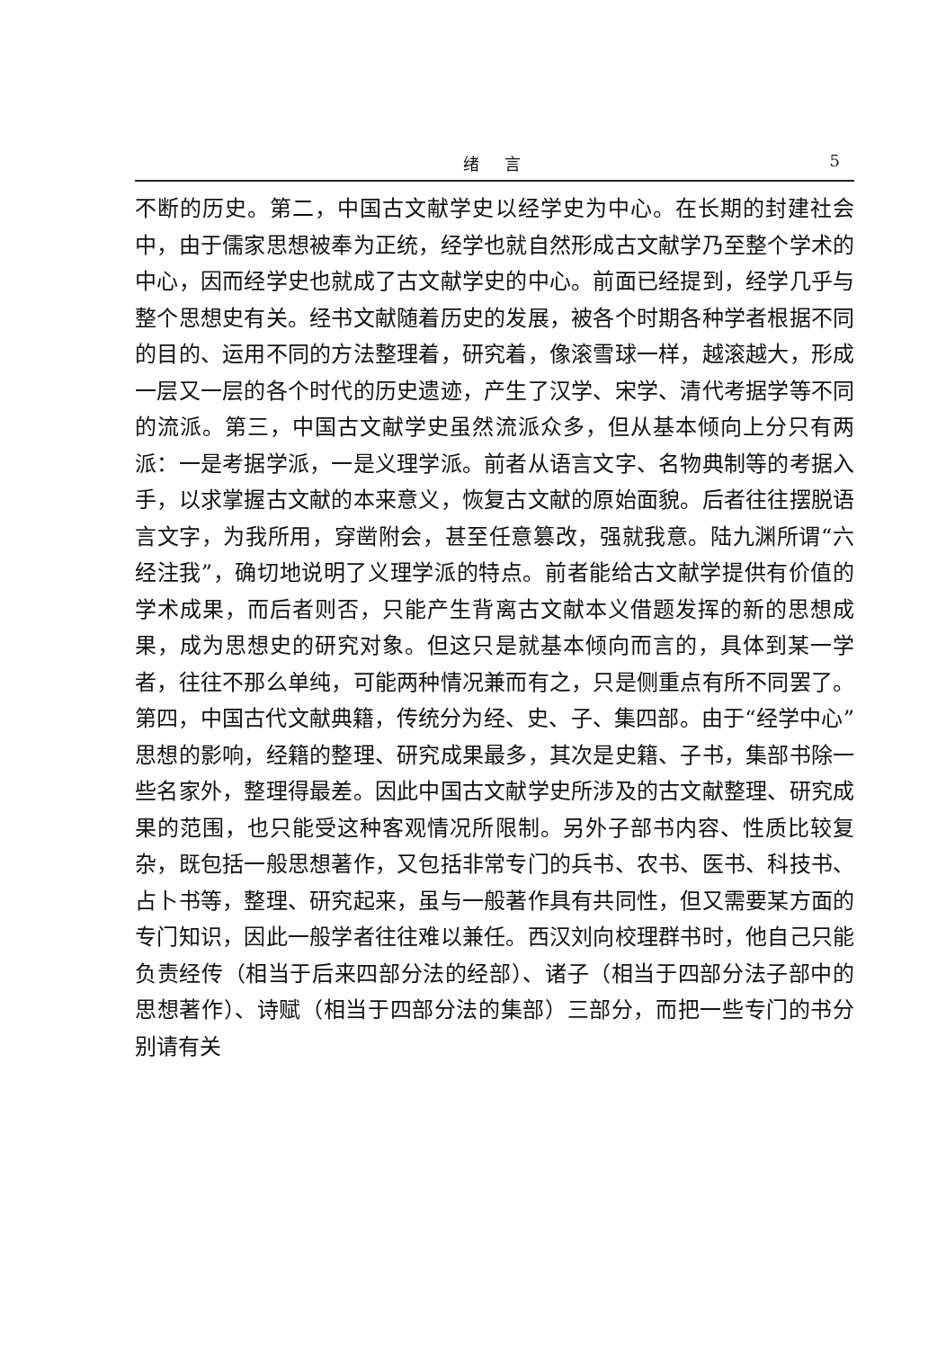绪言 5
不断的历史。第二，中国古文献学史以经学史为中心。在长期的封建社会中，由于儒家思想被奉为正统，经学也就自然形成古文献学乃至整个学术的中心，因而经学史也就成了古文献学史的中心。前面已经提到，经学几乎与整个思想史有关。经书文献随着历史的发展，被各个时期各种学者根据不同的目的、运用不同的方法整理着，研究着，像滚雪球一样，越滚越大，形成一层又一层的各个时代的历史遗迹，产生了汉学、宋学、清代考据学等不同的流派。第三，中国古文献学史虽然流派众多，但从基本倾向上分只有两派：一是考据学派，一是义理学派。前者从语言文字、名物典制等的考据入手，以求掌握古文献的本来意义，恢复古文献的原始面貌。后者往往摆脱语言文字，为我所用，穿凿附会，甚至任意篡改，强就我意。陆九渊所谓“六经注我”，确切地说明了义理学派的特点。前者能给古文献学提供有价值的学术成果，而后者则否，只能产生背离古文献本义借题发挥的新的思想成果，成为思想史的研究对象。但这只是就基本倾向而言的，具体到某一学者，往往不那么单纯，可能两种情况兼而有之，只是侧重点有所不同罢了。第四，中国古代文献典籍，传统分为经、史、子、集四部。由于“经学中心”思想的影响，经籍的整理、研究成果最多，其次是史籍、子书，集部书除一些名家外，整理得最差。因此中国古文献学史所涉及的古文献整理、研究成果的范围，也只能受这种客观情况所限制。另外子部书内容、性质比较复杂，既包括一般思想著作，又包括非常专门的兵书、农书、医书、科技书、占卜书等，整理、研究起来，虽与一般著作具有共同性，但又需要某方面的专门知识，因此一般学者往往难以兼任。西汉刘向校理群书时，他自己只能负责经传（相当于后来四部分法的经部）、诸子（相当于四部分法子部中的思想著作）、诗赋（相当于四部分法的集部）三部分，而把一些专门的书分别请有关